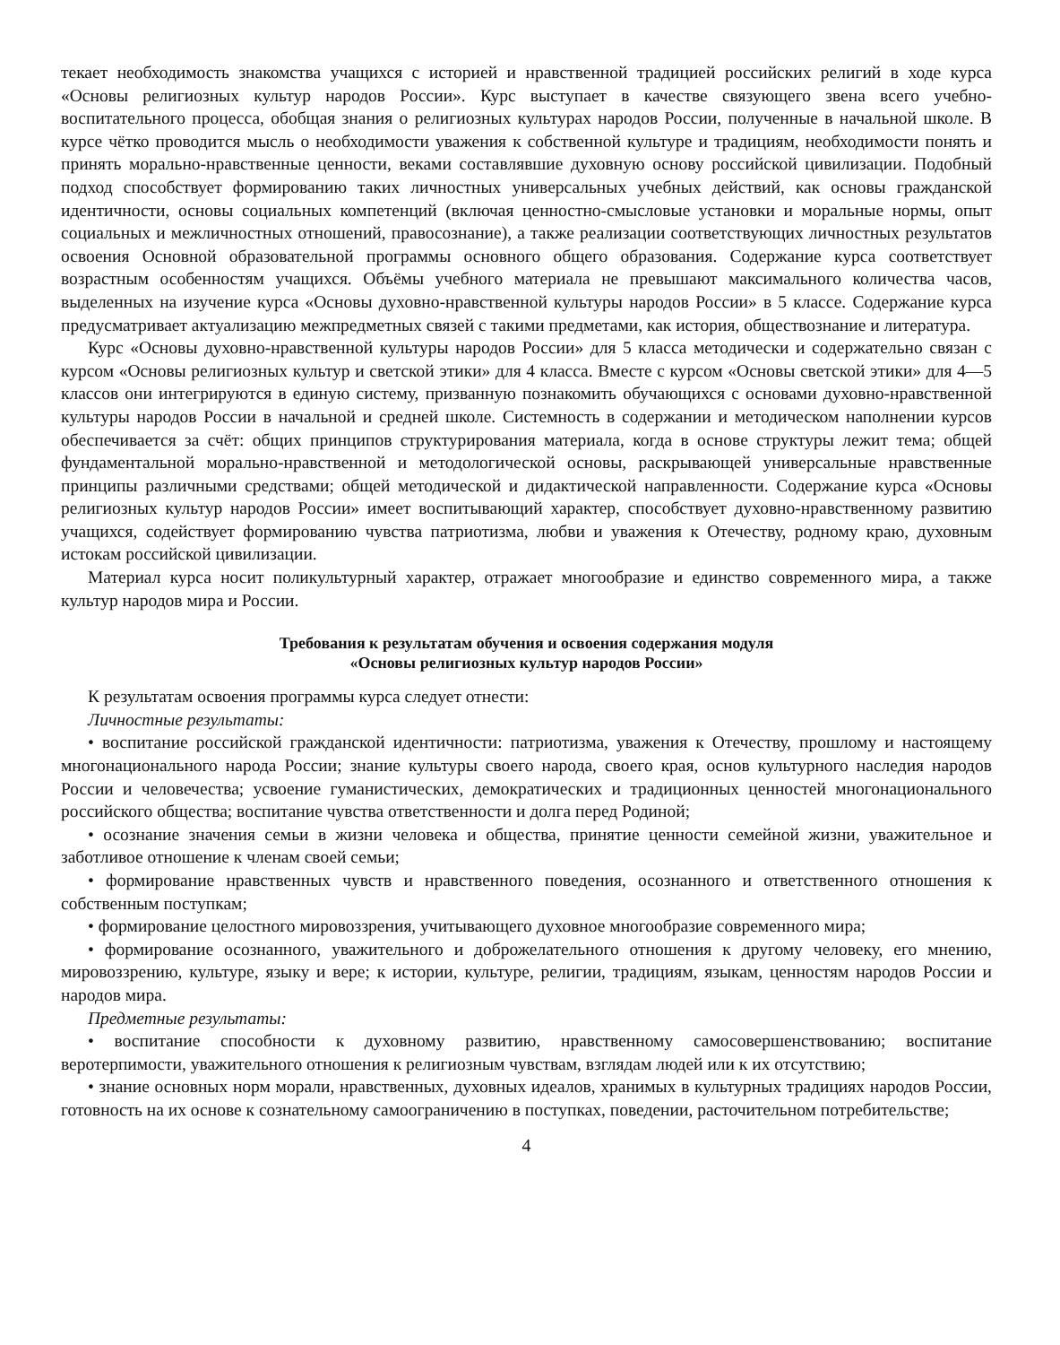текает необходимость знакомства учащихся с историей и нравственной традицией российских религий в ходе курса «Основы религиозных культур народов России». Курс выступает в качестве связующего звена всего учебно-воспитательного процесса, обобщая знания о религиозных культурах народов России, полученные в начальной школе. В курсе чётко проводится мысль о необходимости уважения к собственной культуре и традициям, необходимости понять и принять морально-нравственные ценности, веками составлявшие духовную основу российской цивилизации. Подобный подход способствует формированию таких личностных универсальных учебных действий, как основы гражданской идентичности, основы социальных компетенций (включая ценностно-смысловые установки и моральные нормы, опыт социальных и межличностных отношений, правосознание), а также реализации соответствующих личностных результатов освоения Основной образовательной программы основного общего образования. Содержание курса соответствует возрастным особенностям учащихся. Объёмы учебного материала не превышают максимального количества часов, выделенных на изучение курса «Основы духовно-нравственной культуры народов России» в 5 классе. Содержание курса предусматривает актуализацию межпредметных связей с такими предметами, как история, обществознание и литература.
Курс «Основы духовно-нравственной культуры народов России» для 5 класса методически и содержательно связан с курсом «Основы религиозных культур и светской этики» для 4 класса. Вместе с курсом «Основы светской этики» для 4—5 классов они интегрируются в единую систему, призванную познакомить обучающихся с основами духовно-нравственной культуры народов России в начальной и средней школе. Системность в содержании и методическом наполнении курсов обеспечивается за счёт: общих принципов структурирования материала, когда в основе структуры лежит тема; общей фундаментальной морально-нравственной и методологической основы, раскрывающей универсальные нравственные принципы различными средствами; общей методической и дидактической направленности. Содержание курса «Основы религиозных культур народов России» имеет воспитывающий характер, способствует духовно-нравственному развитию учащихся, содействует формированию чувства патриотизма, любви и уважения к Отечеству, родному краю, духовным истокам российской цивилизации.
Материал курса носит поликультурный характер, отражает многообразие и единство современного мира, а также культур народов мира и России.
Требования к результатам обучения и освоения содержания модуля
«Основы религиозных культур народов России»
К результатам освоения программы курса следует отнести:
Личностные результаты:
• воспитание российской гражданской идентичности: патриотизма, уважения к Отечеству, прошлому и настоящему многонационального народа России; знание культуры своего народа, своего края, основ культурного наследия народов России и человечества; усвоение гуманистических, демократических и традиционных ценностей многонационального российского общества; воспитание чувства ответственности и долга перед Родиной;
• осознание значения семьи в жизни человека и общества, принятие ценности семейной жизни, уважительное и заботливое отношение к членам своей семьи;
• формирование нравственных чувств и нравственного поведения, осознанного и ответственного отношения к собственным поступкам;
• формирование целостного мировоззрения, учитывающего духовное многообразие современного мира;
• формирование осознанного, уважительного и доброжелательного отношения к другому человеку, его мнению, мировоззрению, культуре, языку и вере; к истории, культуре, религии, традициям, языкам, ценностям народов России и народов мира.
Предметные результаты:
• воспитание способности к духовному развитию, нравственному самосовершенствованию; воспитание веротерпимости, уважительного отношения к религиозным чувствам, взглядам людей или к их отсутствию;
• знание основных норм морали, нравственных, духовных идеалов, хранимых в культурных традициях народов России, готовность на их основе к сознательному самоограничению в поступках, поведении, расточительном потребительстве;
4